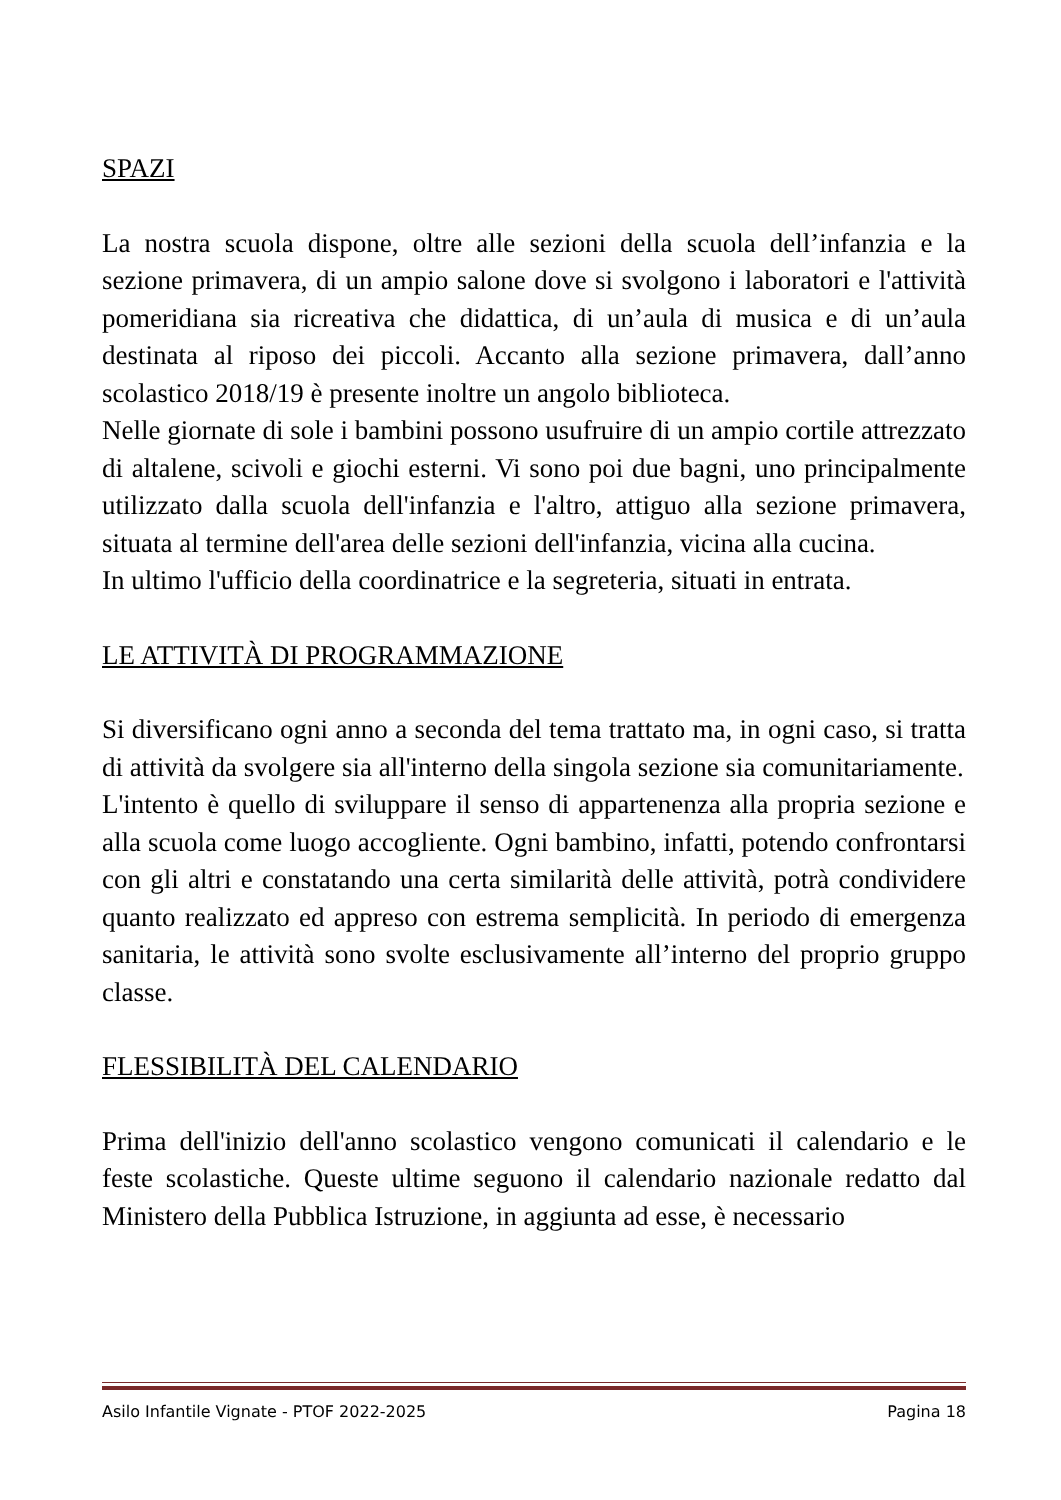SPAZI
La nostra scuola dispone, oltre alle sezioni della scuola dell’infanzia e la sezione primavera, di un ampio salone dove si svolgono i laboratori e l'attività pomeridiana sia ricreativa che didattica, di un’aula di musica e di un’aula destinata al riposo dei piccoli. Accanto alla sezione primavera, dall’anno scolastico 2018/19 è presente inoltre un angolo biblioteca.
Nelle giornate di sole i bambini possono usufruire di un ampio cortile attrezzato di altalene, scivoli e giochi esterni. Vi sono poi due bagni, uno principalmente utilizzato dalla scuola dell'infanzia e l'altro, attiguo alla sezione primavera, situata al termine dell'area delle sezioni dell'infanzia, vicina alla cucina.
In ultimo l'ufficio della coordinatrice e la segreteria, situati in entrata.
LE ATTIVITÀ DI PROGRAMMAZIONE
Si diversificano ogni anno a seconda del tema trattato ma, in ogni caso, si tratta di attività da svolgere sia all'interno della singola sezione sia comunitariamente.
L'intento è quello di sviluppare il senso di appartenenza alla propria sezione e alla scuola come luogo accogliente. Ogni bambino, infatti, potendo confrontarsi con gli altri e constatando una certa similarità delle attività, potrà condividere quanto realizzato ed appreso con estrema semplicità. In periodo di emergenza sanitaria, le attività sono svolte esclusivamente all’interno del proprio gruppo classe.
FLESSIBILITÀ DEL CALENDARIO
Prima dell'inizio dell'anno scolastico vengono comunicati il calendario e le feste scolastiche. Queste ultime seguono il calendario nazionale redatto dal Ministero della Pubblica Istruzione, in aggiunta ad esse, è necessario
Asilo Infantile Vignate - PTOF 2022-2025 Pagina 18